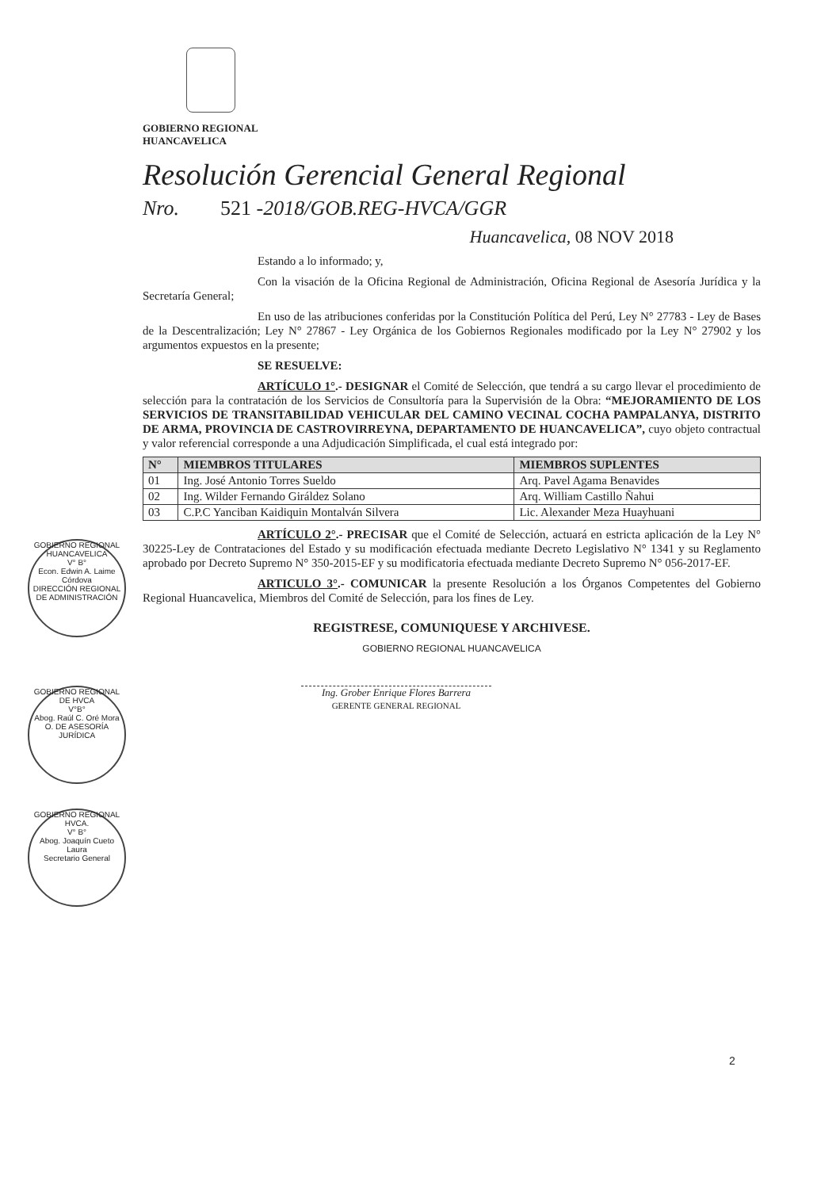GOBIERNO REGIONAL
HUANCAVELICA
Resolución Gerencial General Regional
Nro. 521 -2018/GOB.REG-HVCA/GGR
Huancavelica, 08 NOV 2018
Estando a lo informado; y,
Con la visación de la Oficina Regional de Administración, Oficina Regional de Asesoría Jurídica y la Secretaría General;
En uso de las atribuciones conferidas por la Constitución Política del Perú, Ley N° 27783 - Ley de Bases de la Descentralización; Ley N° 27867 - Ley Orgánica de los Gobiernos Regionales modificado por la Ley N° 27902 y los argumentos expuestos en la presente;
SE RESUELVE:
ARTÍCULO 1°.- DESIGNAR el Comité de Selección, que tendrá a su cargo llevar el procedimiento de selección para la contratación de los Servicios de Consultoría para la Supervisión de la Obra: “MEJORAMIENTO DE LOS SERVICIOS DE TRANSITABILIDAD VEHICULAR DEL CAMINO VECINAL COCHA PAMPALANYA, DISTRITO DE ARMA, PROVINCIA DE CASTROVIRREYNA, DEPARTAMENTO DE HUANCAVELICA”, cuyo objeto contractual y valor referencial corresponde a una Adjudicación Simplificada, el cual está integrado por:
| N° | MIEMBROS TITULARES | MIEMBROS SUPLENTES |
| --- | --- | --- |
| 01 | Ing. José Antonio Torres Sueldo | Arq. Pavel Agama Benavides |
| 02 | Ing. Wilder Fernando Giráldez Solano | Arq. William Castillo Ñahui |
| 03 | C.P.C Yanciban Kaidiquin Montalván Silvera | Lic. Alexander Meza Huayhuani |
ARTÍCULO 2°.- PRECISAR que el Comité de Selección, actuará en estricta aplicación de la Ley N° 30225-Ley de Contrataciones del Estado y su modificación efectuada mediante Decreto Legislativo N° 1341 y su Reglamento aprobado por Decreto Supremo N° 350-2015-EF y su modificatoria efectuada mediante Decreto Supremo N° 056-2017-EF.
ARTICULO 3°.- COMUNICAR la presente Resolución a los Órganos Competentes del Gobierno Regional Huancavelica, Miembros del Comité de Selección, para los fines de Ley.
REGISTRESE, COMUNIQUESE Y ARCHIVESE.
GOBIERNO REGIONAL HUANCAVELICA
Ing. Grober Enrique Flores Barrera
GERENTE GENERAL REGIONAL
GOBIERNO REGIONAL HUANCAVELICA
V° B°
Econ. Edwin A. Laime Córdova
DIRECCIÓN REGIONAL DE ADMINISTRACIÓN
GOBIERNO REGIONAL DE HVCA
V°B°
Abog. Raúl C. Oré Mora
O. DE ASESORÍA JURÍDICA
GOBIERNO REGIONAL HVCA.
V° B°
Abog. Joaquín Cueto Laura
Secretario General
2